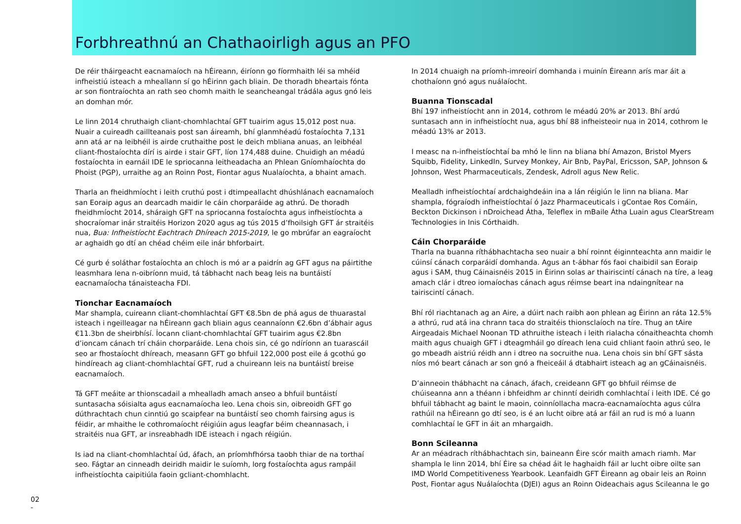Forbhreathnú an Chathaoirligh agus an PFO
De réir tháirgeacht eacnamaíoch na hÉireann, éiríonn go fíormhaith léi sa mhéid infheistiú isteach a mheallann sí go hÉirinn gach bliain. De thoradh bheartais fónta ar son fiontraíochta an rath seo chomh maith le seancheangal trádála agus gnó leis an domhan mór.
Le linn 2014 chruthaigh cliant-chomhlachtaí GFT tuairim agus 15,012 post nua. Nuair a cuireadh caillteanais post san áireamh, bhí glanmhéadú fostaíochta 7,131 ann atá ar na leibhéil is airde cruthaithe post le deich mbliana anuas, an leibhéal cliant-fhostaíochta dírí is airde i stair GFT, líon 174,488 duine. Chuidigh an méadú fostaíochta in earnáil IDE le spriocanna leitheadacha an Phlean Gníomhaíochta do Phoist (PGP), urraithe ag an Roinn Post, Fiontar agus Nualaíochta, a bhaint amach.
Tharla an fheidhmíocht i leith cruthú post i dtimpeallacht dhúshlánach eacnamaíoch san Eoraip agus an dearcadh maidir le cáin chorparáide ag athrú. De thoradh fheidhmíocht 2014, sháraigh GFT na spriocanna fostaíochta agus infheistíochta a shocraíomar inár straitéis Horizon 2020 agus ag tús 2015 d’fhoilsigh GFT ár straitéis nua, Bua: Infheistíocht Eachtrach Dhíreach 2015-2019, le go mbrúfar an eagraíocht ar aghaidh go dtí an chéad chéim eile inár bhforbairt.
Cé gurb é soláthar fostaíochta an chloch is mó ar a paidrín ag GFT agus na páirtithe leasmhara lena n-oibríonn muid, tá tábhacht nach beag leis na buntáistí eacnamaíocha tánaisteacha FDI.
Tionchar Eacnamaíoch
Mar shampla, cuireann cliant-chomhlachtaí GFT €8.5bn de phá agus de thuarastal isteach i ngeilleagar na hÉireann gach bliain agus ceannaíonn €2.6bn d’ábhair agus €11.3bn de sheirbhísí. Íocann cliant-chomhlachtaí GFT tuairim agus €2.8bn d’ioncam cánach trí cháin chorparáide. Lena chois sin, cé go ndíríonn an tuarascáil seo ar fhostaíocht dhíreach, measann GFT go bhfuil 122,000 post eile á gcothú go hindíreach ag cliant-chomhlachtaí GFT, rud a chuireann leis na buntáistí breise eacnamaíoch.
Tá GFT meáite ar thionscadail a mhealladh amach anseo a bhfuil buntáistí suntasacha sóisialta agus eacnamaíocha leo. Lena chois sin, oibreoidh GFT go dúthrachtach chun cinntiú go scaipfear na buntáistí seo chomh fairsing agus is féidir, ar mhaithe le cothromaíocht réigiúin agus leagfar béim cheannasach, i straitéis nua GFT, ar insreabhadh IDE isteach i ngach réigiún.
Is iad na cliant-chomhlachtaí úd, áfach, an príomhfhórsa taobh thiar de na torthaí seo. Fágtar an cinneadh deiridh maidir le suíomh, lorg fostaíochta agus rampáil infheistíochta caipitiúla faoin gcliant-chomhlacht.
In 2014 chuaigh na príomh-imreoirí domhanda i muinín Éireann arís mar áit a chothaíonn gnó agus nuálaíocht.
Buanna Tionscadal
Bhí 197 infheistíocht ann in 2014, cothrom le méadú 20% ar 2013. Bhí ardú suntasach ann in infheistíocht nua, agus bhí 88 infheisteoir nua in 2014, cothrom le méadú 13% ar 2013.
I measc na n-infheistíochtaí ba mhó le linn na bliana bhí Amazon, Bristol Myers Squibb, Fidelity, LinkedIn, Survey Monkey, Air Bnb, PayPal, Ericsson, SAP, Johnson & Johnson, West Pharmaceuticals, Zendesk, Adroll agus New Relic.
Mealladh infheistíochtaí ardchaighdeáin ina a lán réigiún le linn na bliana. Mar shampla, fógraíodh infheistíochtaí ó Jazz Pharmaceuticals i gContae Ros Comáin, Beckton Dickinson i nDroichead Átha, Teleflex in mBaile Átha Luain agus ClearStream Technologies in Inis Córthaidh.
Cáin Chorparáide
Tharla na buanna ríthábhachtacha seo nuair a bhí roinnt éiginnteachta ann maidir le cúinsí cánach corparáidí domhanda. Agus an t-ábhar fós faoi chaibidil san Eoraip agus i SAM, thug Cáinaisnéis 2015 in Éirinn solas ar thairiscintí cánach na tíre, a leag amach clár i dtreo iomaíochas cánach agus réimse beart ina ndaingnítear na tairiscintí cánach.
Bhí ról riachtanach ag an Aire, a dúirt nach raibh aon phlean ag Éirinn an ráta 12.5% a athrú, rud atá ina chrann taca do straitéis thionsclaíoch na tíre. Thug an tAire Airgeadais Michael Noonan TD athruithe isteach i leith rialacha cónaitheachta chomh maith agus chuaigh GFT i dteagmháil go díreach lena cuid chliant faoin athrú seo, le go mbeadh aistriú réidh ann i dtreo na socruithe nua. Lena chois sin bhí GFT sásta níos mó beart cánach ar son gnó a fheiceáil á dtabhairt isteach ag an gCáinaisnéis.
D’ainneoin thábhacht na cánach, áfach, creideann GFT go bhfuil réimse de chúiseanna ann a théann i bhfeidhm ar chinntí deiridh comhlachtaí i leith IDE. Cé go bhfuil tábhacht ag baint le maoin, coinníollacha macra-eacnamaíochta agus cúlra rathúil na hÉireann go dtí seo, is é an lucht oibre atá ar fáil an rud is mó a luann comhlachtaí le GFT in áit an mhargaidh.
Bonn Scileanna
Ar an méadrach ríthábhachtach sin, baineann Éire scór maith amach riamh. Mar shampla le linn 2014, bhí Éire sa chéad áit le haghaidh fáil ar lucht oibre oilte san IMD World Competitiveness Yearbook. Leanfaidh GFT Éireann ag obair leis an Roinn Post, Fiontar agus Nuálaíochta (DJEI) agus an Roinn Oideachais agus Scileanna le go
02
-